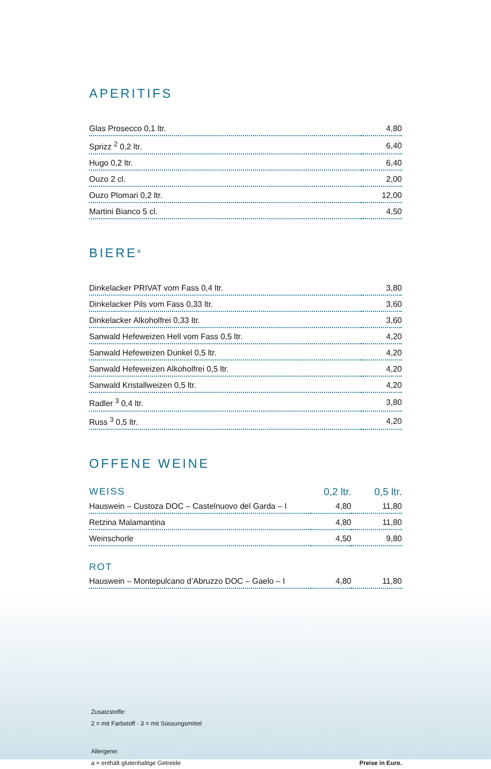APERITIFS
| Glas Prosecco 0,1 ltr. | 4,80 |
| Sprizz <sup>2</sup> 0,2 ltr. | 6,40 |
| Hugo 0,2 ltr. | 6,40 |
| Ouzo 2 cl. | 2,00 |
| Ouzo Plomari 0,2 ltr. | 12,00 |
| Martini Bianco 5 cl. | 4,50 |
BIERE<sup>a</sup>
| Dinkelacker PRIVAT vom Fass 0,4 ltr. | 3,80 |
| Dinkelacker Pils vom Fass 0,33 ltr. | 3,60 |
| Dinkelacker Alkoholfrei 0,33 ltr. | 3,60 |
| Sanwald Hefeweizen Hell vom Fass 0,5 ltr. | 4,20 |
| Sanwald Hefeweizen Dunkel 0,5 ltr. | 4,20 |
| Sanwald Hefeweizen Alkoholfrei 0,5 ltr. | 4,20 |
| Sanwald Kristallweizen 0,5 ltr. | 4,20 |
| Radler <sup>3</sup> 0,4 ltr. | 3,80 |
| Russ <sup>3</sup> 0,5 ltr. | 4,20 |
OFFENE WEINE
| WEISS | 0,2 ltr. | 0,5 ltr. |
| --- | --- | --- |
| Hauswein – Custoza DOC – Castelnuovo del Garda – I | 4,80 | 11,80 |
| Retzina Malamantina | 4,80 | 11,80 |
| Weinschorle | 4,50 | 9,80 |
ROT
| Hauswein – Montepulcano d’Abruzzo DOC – Gaelo – I | 4,80 | 11,80 |
Zusatzstoffe:
2 = mit Farbstoff · 3 = mit Süssungsmittel
Allergene:
a = enthält glutenhaltige Getreide Preise in Euro.